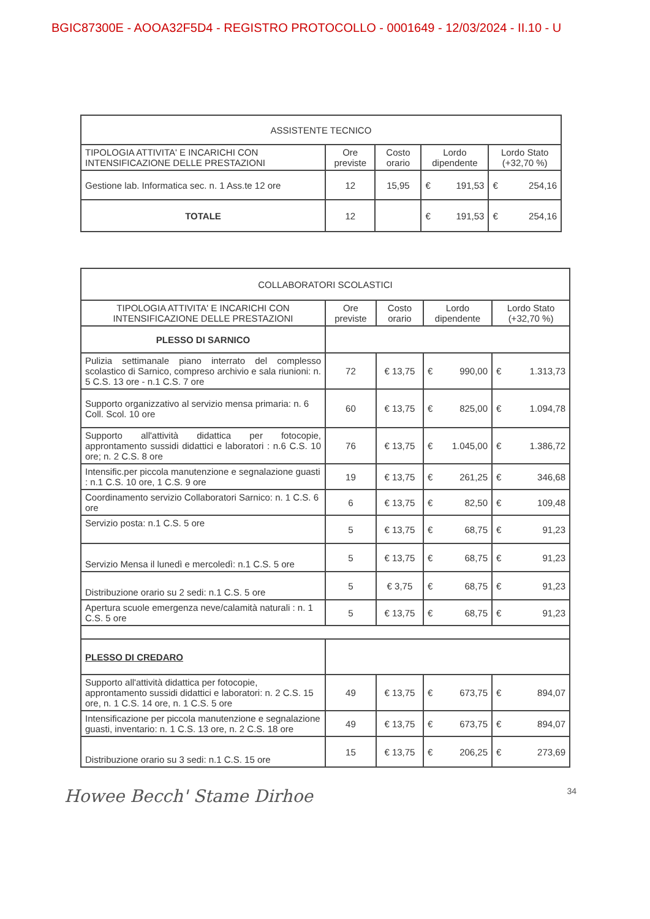BGIC87300E - AOOA32F5D4 - REGISTRO PROTOCOLLO - 0001649 - 12/03/2024 - II.10 - U
| ASSISTENTE TECNICO | | | | |
| --- | --- | --- | --- | --- |
| TIPOLOGIA ATTIVITA' E INCARICHI CON INTENSIFICAZIONE DELLE PRESTAZIONI | Ore previste | Costo orario | Lordo dipendente | Lordo Stato (+32,70 %) |
| Gestione lab. Informatica sec. n. 1 Ass.te 12 ore | 12 | 15,95 | € 191,53 | € 254,16 |
| TOTALE | 12 | | € 191,53 | € 254,16 |
| COLLABORATORI SCOLASTICI | | | | |
| --- | --- | --- | --- | --- |
| TIPOLOGIA ATTIVITA' E INCARICHI CON INTENSIFICAZIONE DELLE PRESTAZIONI | Ore previste | Costo orario | Lordo dipendente | Lordo Stato (+32,70 %) |
| PLESSO DI SARNICO | | | | |
| Pulizia settimanale piano interrato del complesso scolastico di Sarnico, compreso archivio e sala riunioni: n. 5 C.S. 13 ore - n.1 C.S. 7 ore | 72 | € 13,75 | € 990,00 | € 1.313,73 |
| Supporto organizzativo al servizio mensa primaria: n. 6 Coll. Scol. 10 ore | 60 | € 13,75 | € 825,00 | € 1.094,78 |
| Supporto all'attività didattica per fotocopie, approntamento sussidi didattici e laboratori : n.6 C.S. 10 ore; n. 2 C.S. 8 ore | 76 | € 13,75 | € 1.045,00 | € 1.386,72 |
| Intensific.per piccola manutenzione e segnalazione guasti : n.1 C.S. 10 ore, 1 C.S. 9 ore | 19 | € 13,75 | € 261,25 | € 346,68 |
| Coordinamento servizio Collaboratori Sarnico: n. 1 C.S. 6 ore | 6 | € 13,75 | € 82,50 | € 109,48 |
| Servizio posta: n.1 C.S. 5 ore | 5 | € 13,75 | € 68,75 | € 91,23 |
| Servizio Mensa il lunedì e mercoledì: n.1 C.S. 5 ore | 5 | € 13,75 | € 68,75 | € 91,23 |
| Distribuzione orario su 2 sedi: n.1 C.S. 5 ore | 5 | € 3,75 | € 68,75 | € 91,23 |
| Apertura scuole emergenza neve/calamità naturali : n. 1 C.S. 5 ore | 5 | € 13,75 | € 68,75 | € 91,23 |
| PLESSO DI CREDARO | | | | |
| Supporto all'attività didattica per fotocopie, approntamento sussidi didattici e laboratori: n. 2 C.S. 15 ore, n. 1 C.S. 14 ore, n. 1 C.S. 5 ore | 49 | € 13,75 | € 673,75 | € 894,07 |
| Intensificazione per piccola manutenzione e segnalazione guasti, inventario: n. 1 C.S. 13 ore, n. 2 C.S. 18 ore | 49 | € 13,75 | € 673,75 | € 894,07 |
| Distribuzione orario su 3 sedi: n.1 C.S. 15 ore | 15 | € 13,75 | € 206,25 | € 273,69 |
Howee Becch' Stame Dirhoe 34